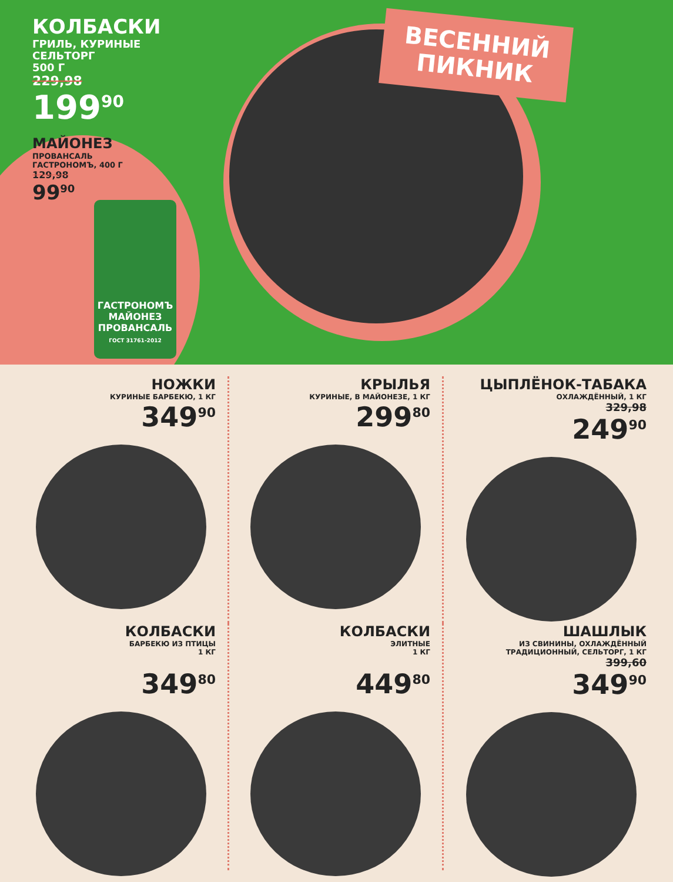ВЕСЕННИЙ ПИКНИК
КОЛБАСКИ
ГРИЛЬ, КУРИНЫЕ
СЕЛЬТОРГ
500 Г
229,98
199<sup>90</sup>
МАЙОНЕЗ
ПРОВАНСАЛЬ
ГАСТРОНОМЪ, 400 Г
129,98
99<sup>90</sup>
ГАСТРОНОМЪ
МАЙОНЕЗ
ПРОВАНСАЛЬ
ГОСТ 31761-2012
НОЖКИ
КУРИНЫЕ БАРБЕКЮ, 1 КГ
349<sup>90</sup>
КРЫЛЬЯ
КУРИНЫЕ, В МАЙОНЕЗЕ, 1 КГ
299<sup>80</sup>
ЦЫПЛЁНОК-ТАБАКА
ОХЛАЖДЁННЫЙ, 1 КГ
329,98
249<sup>90</sup>
КОЛБАСКИ
БАРБЕКЮ ИЗ ПТИЦЫ
1 КГ
349<sup>80</sup>
КОЛБАСКИ
ЭЛИТНЫЕ
1 КГ
449<sup>80</sup>
ШАШЛЫК
ИЗ СВИНИНЫ, ОХЛАЖДЁННЫЙ
ТРАДИЦИОННЫЙ, СЕЛЬТОРГ, 1 КГ
399,60
349<sup>90</sup>